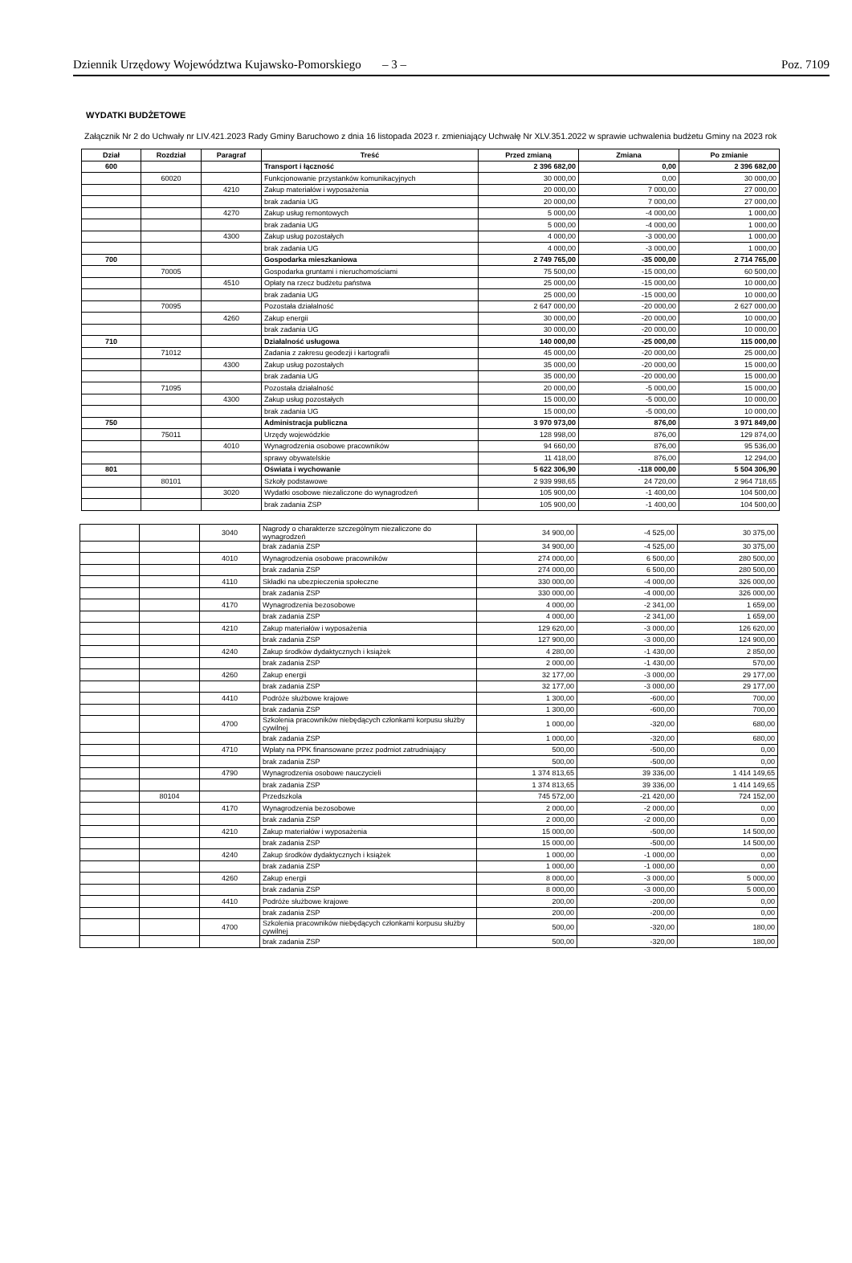Dziennik Urzędowy Województwa Kujawsko-Pomorskiego – 3 – Poz. 7109
WYDATKI BUDŻETOWE
Załącznik Nr 2 do Uchwały nr LIV.421.2023 Rady Gminy Baruchowo z dnia 16 listopada 2023 r. zmieniający Uchwałę Nr XLV.351.2022 w sprawie uchwalenia budżetu Gminy na 2023 rok
| Dział | Rozdział | Paragraf | Treść | Przed zmianą | Zmiana | Po zmianie |
| --- | --- | --- | --- | --- | --- | --- |
| 600 | | | Transport i łączność | 2 396 682,00 | 0,00 | 2 396 682,00 |
| | 60020 | | Funkcjonowanie przystanków komunikacyjnych | 30 000,00 | 0,00 | 30 000,00 |
| | | 4210 | Zakup materiałów i wyposażenia | 20 000,00 | 7 000,00 | 27 000,00 |
| | | | brak zadania UG | 20 000,00 | 7 000,00 | 27 000,00 |
| | | 4270 | Zakup usług remontowych | 5 000,00 | -4 000,00 | 1 000,00 |
| | | | brak zadania UG | 5 000,00 | -4 000,00 | 1 000,00 |
| | | 4300 | Zakup usług pozostałych | 4 000,00 | -3 000,00 | 1 000,00 |
| | | | brak zadania UG | 4 000,00 | -3 000,00 | 1 000,00 |
| 700 | | | Gospodarka mieszkaniowa | 2 749 765,00 | -35 000,00 | 2 714 765,00 |
| | 70005 | | Gospodarka gruntami i nieruchomościami | 75 500,00 | -15 000,00 | 60 500,00 |
| | | 4510 | Opłaty na rzecz budżetu państwa | 25 000,00 | -15 000,00 | 10 000,00 |
| | | | brak zadania UG | 25 000,00 | -15 000,00 | 10 000,00 |
| | 70095 | | Pozostała działalność | 2 647 000,00 | -20 000,00 | 2 627 000,00 |
| | | 4260 | Zakup energii | 30 000,00 | -20 000,00 | 10 000,00 |
| | | | brak zadania UG | 30 000,00 | -20 000,00 | 10 000,00 |
| 710 | | | Działalność usługowa | 140 000,00 | -25 000,00 | 115 000,00 |
| | 71012 | | Zadania z zakresu geodezji i kartografii | 45 000,00 | -20 000,00 | 25 000,00 |
| | | 4300 | Zakup usług pozostałych | 35 000,00 | -20 000,00 | 15 000,00 |
| | | | brak zadania UG | 35 000,00 | -20 000,00 | 15 000,00 |
| | 71095 | | Pozostała działalność | 20 000,00 | -5 000,00 | 15 000,00 |
| | | 4300 | Zakup usług pozostałych | 15 000,00 | -5 000,00 | 10 000,00 |
| | | | brak zadania UG | 15 000,00 | -5 000,00 | 10 000,00 |
| 750 | | | Administracja publiczna | 3 970 973,00 | 876,00 | 3 971 849,00 |
| | 75011 | | Urzędy wojewódzkie | 128 998,00 | 876,00 | 129 874,00 |
| | | 4010 | Wynagrodzenia osobowe pracowników | 94 660,00 | 876,00 | 95 536,00 |
| | | | sprawy obywatelskie | 11 418,00 | 876,00 | 12 294,00 |
| 801 | | | Oświata i wychowanie | 5 622 306,90 | -118 000,00 | 5 504 306,90 |
| | 80101 | | Szkoły podstawowe | 2 939 998,65 | 24 720,00 | 2 964 718,65 |
| | | 3020 | Wydatki osobowe niezaliczone do wynagrodzeń | 105 900,00 | -1 400,00 | 104 500,00 |
| | | | brak zadania ZSP | 105 900,00 | -1 400,00 | 104 500,00 |
| | | 3040 | Nagrody o charakterze szczególnym niezaliczone do wynagrodzeń | 34 900,00 | -4 525,00 | 30 375,00 |
| | | | brak zadania ZSP | 34 900,00 | -4 525,00 | 30 375,00 |
| | | 4010 | Wynagrodzenia osobowe pracowników | 274 000,00 | 6 500,00 | 280 500,00 |
| | | | brak zadania ZSP | 274 000,00 | 6 500,00 | 280 500,00 |
| | | 4110 | Składki na ubezpieczenia społeczne | 330 000,00 | -4 000,00 | 326 000,00 |
| | | | brak zadania ZSP | 330 000,00 | -4 000,00 | 326 000,00 |
| | | 4170 | Wynagrodzenia bezosobowe | 4 000,00 | -2 341,00 | 1 659,00 |
| | | | brak zadania ZSP | 4 000,00 | -2 341,00 | 1 659,00 |
| | | 4210 | Zakup materiałów i wyposażenia | 129 620,00 | -3 000,00 | 126 620,00 |
| | | | brak zadania ZSP | 127 900,00 | -3 000,00 | 124 900,00 |
| | | 4240 | Zakup środków dydaktycznych i książek | 4 280,00 | -1 430,00 | 2 850,00 |
| | | | brak zadania ZSP | 2 000,00 | -1 430,00 | 570,00 |
| | | 4260 | Zakup energii | 32 177,00 | -3 000,00 | 29 177,00 |
| | | | brak zadania ZSP | 32 177,00 | -3 000,00 | 29 177,00 |
| | | 4410 | Podróże służbowe krajowe | 1 300,00 | -600,00 | 700,00 |
| | | | brak zadania ZSP | 1 300,00 | -600,00 | 700,00 |
| | | 4700 | Szkolenia pracowników niebędących członkami korpusu służby cywilnej | 1 000,00 | -320,00 | 680,00 |
| | | | brak zadania ZSP | 1 000,00 | -320,00 | 680,00 |
| | | 4710 | Wpłaty na PPK finansowane przez podmiot zatrudniający | 500,00 | -500,00 | 0,00 |
| | | | brak zadania ZSP | 500,00 | -500,00 | 0,00 |
| | | 4790 | Wynagrodzenia osobowe nauczycieli | 1 374 813,65 | 39 336,00 | 1 414 149,65 |
| | | | brak zadania ZSP | 1 374 813,65 | 39 336,00 | 1 414 149,65 |
| | 80104 | | Przedszkola | 745 572,00 | -21 420,00 | 724 152,00 |
| | | 4170 | Wynagrodzenia bezosobowe | 2 000,00 | -2 000,00 | 0,00 |
| | | | brak zadania ZSP | 2 000,00 | -2 000,00 | 0,00 |
| | | 4210 | Zakup materiałów i wyposażenia | 15 000,00 | -500,00 | 14 500,00 |
| | | | brak zadania ZSP | 15 000,00 | -500,00 | 14 500,00 |
| | | 4240 | Zakup środków dydaktycznych i książek | 1 000,00 | -1 000,00 | 0,00 |
| | | | brak zadania ZSP | 1 000,00 | -1 000,00 | 0,00 |
| | | 4260 | Zakup energii | 8 000,00 | -3 000,00 | 5 000,00 |
| | | | brak zadania ZSP | 8 000,00 | -3 000,00 | 5 000,00 |
| | | 4410 | Podróże służbowe krajowe | 200,00 | -200,00 | 0,00 |
| | | | brak zadania ZSP | 200,00 | -200,00 | 0,00 |
| | | 4700 | Szkolenia pracowników niebędących członkami korpusu służby cywilnej | 500,00 | -320,00 | 180,00 |
| | | | brak zadania ZSP | 500,00 | -320,00 | 180,00 |